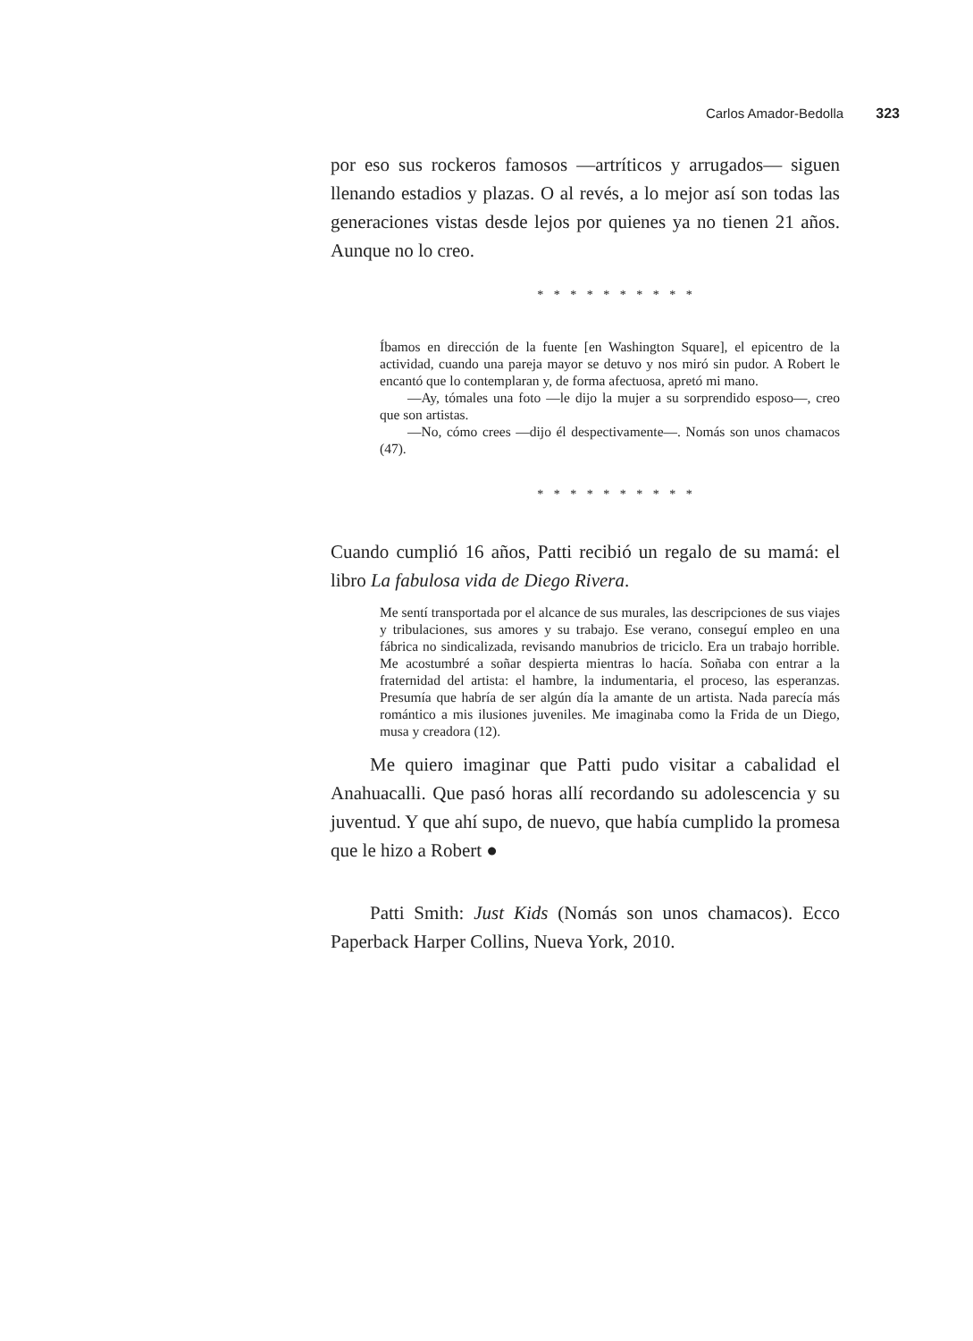Carlos Amador-Bedolla 323
por eso sus rockeros famosos —artríticos y arrugados— siguen llenando estadios y plazas. O al revés, a lo mejor así son todas las generaciones vistas desde lejos por quienes ya no tienen 21 años. Aunque no lo creo.
* * * * * * * * * *
Íbamos en dirección de la fuente [en Washington Square], el epicentro de la actividad, cuando una pareja mayor se detuvo y nos miró sin pudor. A Robert le encantó que lo contemplaran y, de forma afectuosa, apretó mi mano.
  —Ay, tómales una foto —le dijo la mujer a su sorprendido esposo—, creo que son artistas.
  —No, cómo crees —dijo él despectivamente—. Nomás son unos chamacos (47).
* * * * * * * * * *
Cuando cumplió 16 años, Patti recibió un regalo de su mamá: el libro La fabulosa vida de Diego Rivera.
Me sentí transportada por el alcance de sus murales, las descripciones de sus viajes y tribulaciones, sus amores y su trabajo. Ese verano, conseguí empleo en una fábrica no sindicalizada, revisando manubrios de triciclo. Era un trabajo horrible. Me acostumbré a soñar despierta mientras lo hacía. Soñaba con entrar a la fraternidad del artista: el hambre, la indumentaria, el proceso, las esperanzas. Presumía que habría de ser algún día la amante de un artista. Nada parecía más romántico a mis ilusiones juveniles. Me imaginaba como la Frida de un Diego, musa y creadora (12).
Me quiero imaginar que Patti pudo visitar a cabalidad el Anahuacalli. Que pasó horas allí recordando su adolescencia y su juventud. Y que ahí supo, de nuevo, que había cumplido la promesa que le hizo a Robert ●
Patti Smith: Just Kids (Nomás son unos chamacos). Ecco Paperback Harper Collins, Nueva York, 2010.